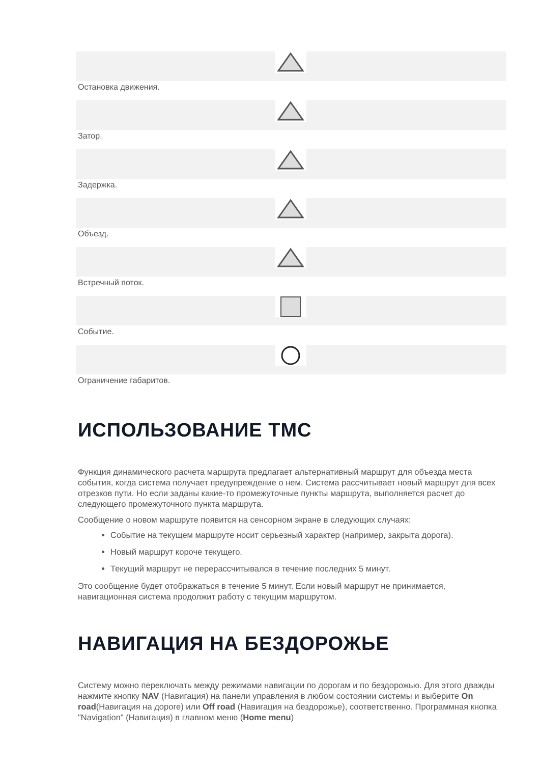Остановка движения.
Затор.
Задержка.
Объезд.
Встречный поток.
Событие.
Ограничение габаритов.
ИСПОЛЬЗОВАНИЕ TMC
Функция динамического расчета маршрута предлагает альтернативный маршрут для объезда места события, когда система получает предупреждение о нем. Система рассчитывает новый маршрут для всех отрезков пути. Но если заданы какие-то промежуточные пункты маршрута, выполняется расчет до следующего промежуточного пункта маршрута.
Сообщение о новом маршруте появится на сенсорном экране в следующих случаях:
Событие на текущем маршруте носит серьезный характер (например, закрыта дорога).
Новый маршрут короче текущего.
Текущий маршрут не перерассчитывался в течение последних 5 минут.
Это сообщение будет отображаться в течение 5 минут. Если новый маршрут не принимается, навигационная система продолжит работу с текущим маршрутом.
НАВИГАЦИЯ НА БЕЗДОРОЖЬЕ
Систему можно переключать между режимами навигации по дорогам и по бездорожью. Для этого дважды нажмите кнопку NAV (Навигация) на панели управления в любом состоянии системы и выберите On road(Навигация на дороге) или Off road (Навигация на бездорожье), соответственно. Программная кнопка "Navigation" (Навигация) в главном меню (Home menu)